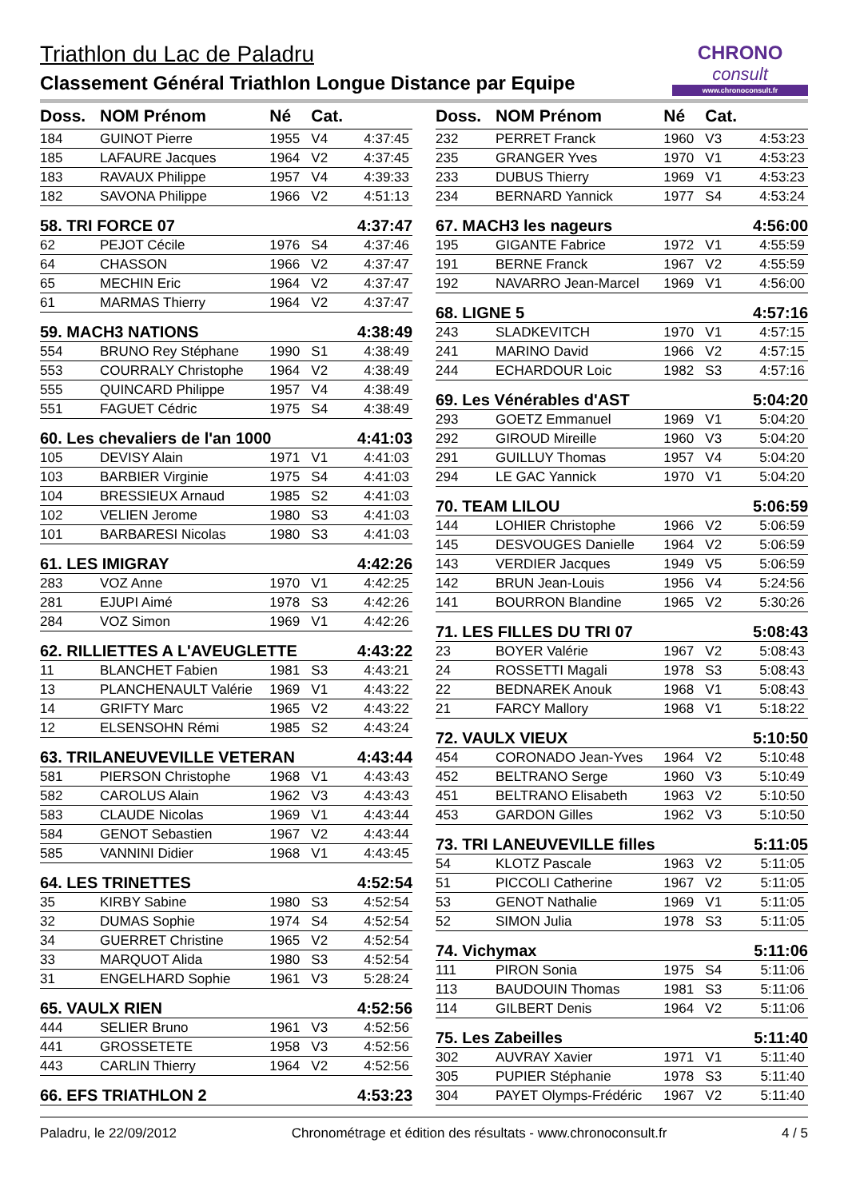Triathlon du Lac de Paladru
Classement Général Triathlon Longue Distance par Equipe
CHRONO
consult
www.chronoconsult.fr
| Doss. | NOM Prénom | Né | Cat. | |
| --- | --- | --- | --- | --- |
| 184 | GUINOT Pierre | 1955 | V4 | 4:37:45 |
| 185 | LAFAURE Jacques | 1964 | V2 | 4:37:45 |
| 183 | RAVAUX Philippe | 1957 | V4 | 4:39:33 |
| 182 | SAVONA Philippe | 1966 | V2 | 4:51:13 |
| 58. TRI FORCE 07 | | | | 4:37:47 |
| 62 | PEJOT Cécile | 1976 | S4 | 4:37:46 |
| 64 | CHASSON | 1966 | V2 | 4:37:47 |
| 65 | MECHIN Eric | 1964 | V2 | 4:37:47 |
| 61 | MARMAS Thierry | 1964 | V2 | 4:37:47 |
| 59. MACH3 NATIONS | | | | 4:38:49 |
| 554 | BRUNO Rey Stéphane | 1990 | S1 | 4:38:49 |
| 553 | COURRALY Christophe | 1964 | V2 | 4:38:49 |
| 555 | QUINCARD Philippe | 1957 | V4 | 4:38:49 |
| 551 | FAGUET Cédric | 1975 | S4 | 4:38:49 |
| 60. Les chevaliers de l'an 1000 | | | | 4:41:03 |
| 105 | DEVISY Alain | 1971 | V1 | 4:41:03 |
| 103 | BARBIER Virginie | 1975 | S4 | 4:41:03 |
| 104 | BRESSIEUX Arnaud | 1985 | S2 | 4:41:03 |
| 102 | VELIEN Jerome | 1980 | S3 | 4:41:03 |
| 101 | BARBARESI Nicolas | 1980 | S3 | 4:41:03 |
| 61. LES IMIGRAY | | | | 4:42:26 |
| 283 | VOZ Anne | 1970 | V1 | 4:42:25 |
| 281 | EJUPI Aimé | 1978 | S3 | 4:42:26 |
| 284 | VOZ Simon | 1969 | V1 | 4:42:26 |
| 62. RILLIETTES A L'AVEUGLETTE | | | | 4:43:22 |
| 11 | BLANCHET Fabien | 1981 | S3 | 4:43:21 |
| 13 | PLANCHENAULT Valérie | 1969 | V1 | 4:43:22 |
| 14 | GRIFTY Marc | 1965 | V2 | 4:43:22 |
| 12 | ELSENSOHN Rémi | 1985 | S2 | 4:43:24 |
| 63. TRILANEUVEVILLE VETERAN | | | | 4:43:44 |
| 581 | PIERSON Christophe | 1968 | V1 | 4:43:43 |
| 582 | CAROLUS Alain | 1962 | V3 | 4:43:43 |
| 583 | CLAUDE Nicolas | 1969 | V1 | 4:43:44 |
| 584 | GENOT Sebastien | 1967 | V2 | 4:43:44 |
| 585 | VANNINI Didier | 1968 | V1 | 4:43:45 |
| 64. LES TRINETTES | | | | 4:52:54 |
| 35 | KIRBY Sabine | 1980 | S3 | 4:52:54 |
| 32 | DUMAS Sophie | 1974 | S4 | 4:52:54 |
| 34 | GUERRET Christine | 1965 | V2 | 4:52:54 |
| 33 | MARQUOT Alida | 1980 | S3 | 4:52:54 |
| 31 | ENGELHARD Sophie | 1961 | V3 | 5:28:24 |
| 65. VAULX RIEN | | | | 4:52:56 |
| 444 | SELIER Bruno | 1961 | V3 | 4:52:56 |
| 441 | GROSSETETE | 1958 | V3 | 4:52:56 |
| 443 | CARLIN Thierry | 1964 | V2 | 4:52:56 |
| 66. EFS TRIATHLON 2 | | | | 4:53:23 |
| Doss. | NOM Prénom | Né | Cat. | |
| --- | --- | --- | --- | --- |
| 232 | PERRET Franck | 1960 | V3 | 4:53:23 |
| 235 | GRANGER Yves | 1970 | V1 | 4:53:23 |
| 233 | DUBUS Thierry | 1969 | V1 | 4:53:23 |
| 234 | BERNARD Yannick | 1977 | S4 | 4:53:24 |
| 67. MACH3 les nageurs | | | | 4:56:00 |
| 195 | GIGANTE Fabrice | 1972 | V1 | 4:55:59 |
| 191 | BERNE Franck | 1967 | V2 | 4:55:59 |
| 192 | NAVARRO Jean-Marcel | 1969 | V1 | 4:56:00 |
| 68. LIGNE 5 | | | | 4:57:16 |
| 243 | SLADKEVITCH | 1970 | V1 | 4:57:15 |
| 241 | MARINO David | 1966 | V2 | 4:57:15 |
| 244 | ECHARDOUR Loic | 1982 | S3 | 4:57:16 |
| 69. Les Vénérables d'AST | | | | 5:04:20 |
| 293 | GOETZ Emmanuel | 1969 | V1 | 5:04:20 |
| 292 | GIROUD Mireille | 1960 | V3 | 5:04:20 |
| 291 | GUILLUY Thomas | 1957 | V4 | 5:04:20 |
| 294 | LE GAC Yannick | 1970 | V1 | 5:04:20 |
| 70. TEAM LILOU | | | | 5:06:59 |
| 144 | LOHIER Christophe | 1966 | V2 | 5:06:59 |
| 145 | DESVOUGES Danielle | 1964 | V2 | 5:06:59 |
| 143 | VERDIER Jacques | 1949 | V5 | 5:06:59 |
| 142 | BRUN Jean-Louis | 1956 | V4 | 5:24:56 |
| 141 | BOURRON Blandine | 1965 | V2 | 5:30:26 |
| 71. LES FILLES DU TRI 07 | | | | 5:08:43 |
| 23 | BOYER Valérie | 1967 | V2 | 5:08:43 |
| 24 | ROSSETTI Magali | 1978 | S3 | 5:08:43 |
| 22 | BEDNAREK Anouk | 1968 | V1 | 5:08:43 |
| 21 | FARCY Mallory | 1968 | V1 | 5:18:22 |
| 72. VAULX VIEUX | | | | 5:10:50 |
| 454 | CORONADO Jean-Yves | 1964 | V2 | 5:10:48 |
| 452 | BELTRANO Serge | 1960 | V3 | 5:10:49 |
| 451 | BELTRANO Elisabeth | 1963 | V2 | 5:10:50 |
| 453 | GARDON Gilles | 1962 | V3 | 5:10:50 |
| 73. TRI LANEUVEVILLE filles | | | | 5:11:05 |
| 54 | KLOTZ Pascale | 1963 | V2 | 5:11:05 |
| 51 | PICCOLI Catherine | 1967 | V2 | 5:11:05 |
| 53 | GENOT Nathalie | 1969 | V1 | 5:11:05 |
| 52 | SIMON Julia | 1978 | S3 | 5:11:05 |
| 74. Vichymax | | | | 5:11:06 |
| 111 | PIRON Sonia | 1975 | S4 | 5:11:06 |
| 113 | BAUDOUIN Thomas | 1981 | S3 | 5:11:06 |
| 114 | GILBERT Denis | 1964 | V2 | 5:11:06 |
| 75. Les Zabeilles | | | | 5:11:40 |
| 302 | AUVRAY Xavier | 1971 | V1 | 5:11:40 |
| 305 | PUPIER Stéphanie | 1978 | S3 | 5:11:40 |
| 304 | PAYET Olymps-Frédéric | 1967 | V2 | 5:11:40 |
Paladru, le 22/09/2012 Chronométrage et édition des résultats - www.chronoconsult.fr 4 / 5